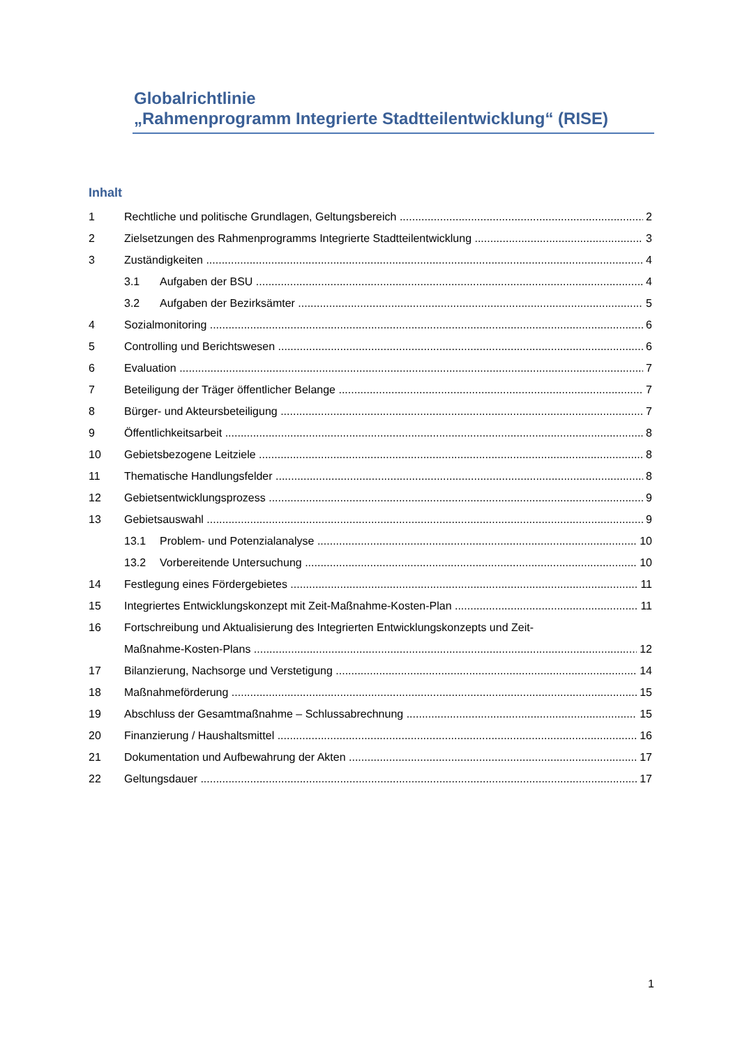Globalrichtlinie
„Rahmenprogramm Integrierte Stadtteilentwicklung“ (RISE)
Inhalt
1 Rechtliche und politische Grundlagen, Geltungsbereich 2
2 Zielsetzungen des Rahmenprogramms Integrierte Stadtteilentwicklung 3
3 Zuständigkeiten 4
3.1 Aufgaben der BSU 4
3.2 Aufgaben der Bezirksämter 5
4 Sozialmonitoring 6
5 Controlling und Berichtswesen 6
6 Evaluation 7
7 Beteiligung der Träger öffentlicher Belange 7
8 Bürger- und Akteursbeteiligung 7
9 Öffentlichkeitsarbeit 8
10 Gebietsbezogene Leitziele 8
11 Thematische Handlungsfelder 8
12 Gebietsentwicklungsprozess 9
13 Gebietsauswahl 9
13.1 Problem- und Potenzialanalyse 10
13.2 Vorbereitende Untersuchung 10
14 Festlegung eines Fördergebietes 11
15 Integriertes Entwicklungskonzept mit Zeit-Maßnahme-Kosten-Plan 11
16 Fortschreibung und Aktualisierung des Integrierten Entwicklungskonzepts und Zeit-
Maßnahme-Kosten-Plans 12
17 Bilanzierung, Nachsorge und Verstetigung 14
18 Maßnahmeförderung 15
19 Abschluss der Gesamtmaßnahme – Schlussabrechnung 15
20 Finanzierung / Haushaltsmittel 16
21 Dokumentation und Aufbewahrung der Akten 17
22 Geltungsdauer 17
1